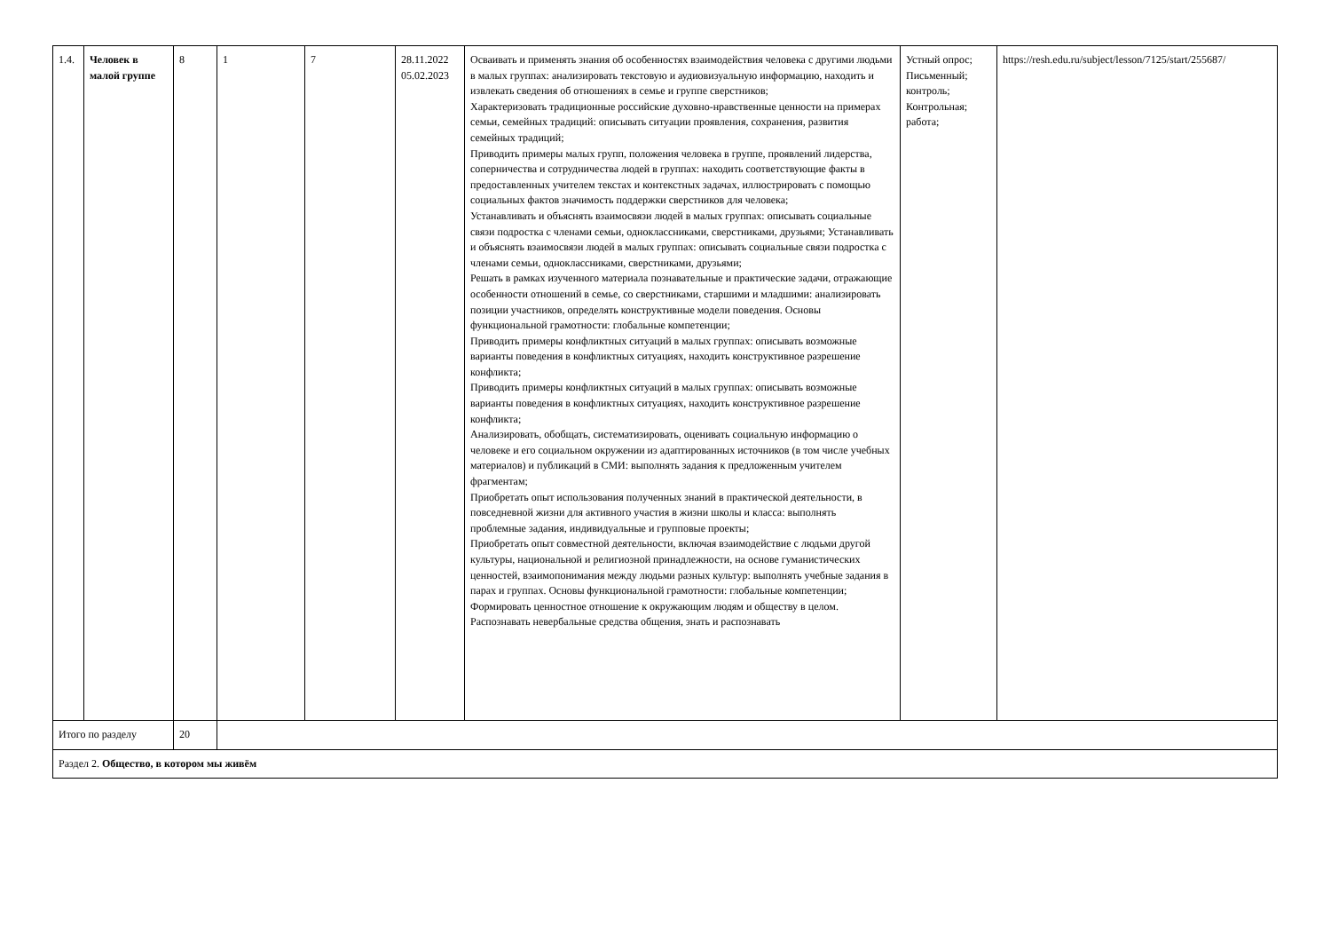| 1.4. | Человек в малой группе | 8 | 1 | 7 | 28.11.2022 05.02.2023 | Осваивать и применять знания об особенностях взаимодействия человека с другими людьми в малых группах: анализировать текстовую и аудиовизуальную информацию, находить и извлекать сведения об отношениях в семье и группе сверстников; Характеризовать традиционные российские духовно-нравственные ценности на примерах семьи, семейных традиций: описывать ситуации проявления, сохранения, развития семейных традиций; Приводить примеры малых групп, положения человека в группе, проявлений лидерства, соперничества и сотрудничества людей в группах: находить соответствующие факты в предоставленных учителем текстах и контекстных задачах, иллюстрировать с помощью социальных фактов значимость поддержки сверстников для человека; Устанавливать и объяснять взаимосвязи людей в малых группах: описывать социальные связи подростка с членами семьи, одноклассниками, сверстниками, друзьями; Устанавливать и объяснять взаимосвязи людей в малых группах: описывать социальные связи подростка с членами семьи, одноклассниками, сверстниками, друзьями; Решать в рамках изученного материала познавательные и практические задачи, отражающие особенности отношений в семье, со сверстниками, старшими и младшими: анализировать позиции участников, определять конструктивные модели поведения. Основы функциональной грамотности: глобальные компетенции; Приводить примеры конфликтных ситуаций в малых группах: описывать возможные варианты поведения в конфликтных ситуациях, находить конструктивное разрешение конфликта; Приводить примеры конфликтных ситуаций в малых группах: описывать возможные варианты поведения в конфликтных ситуациях, находить конструктивное разрешение конфликта; Анализировать, обобщать, систематизировать, оценивать социальную информацию о человеке и его социальном окружении из адаптированных источников (в том числе учебных материалов) и публикаций в СМИ: выполнять задания к предложенным учителем фрагментам; Приобретать опыт использования полученных знаний в практической деятельности, в повседневной жизни для активного участия в жизни школы и класса: выполнять проблемные задания, индивидуальные и групповые проекты; Приобретать опыт совместной деятельности, включая взаимодействие с людьми другой культуры, национальной и религиозной принадлежности, на основе гуманистических ценностей, взаимопонимания между людьми разных культур: выполнять учебные задания в парах и группах. Основы функциональной грамотности: глобальные компетенции; Формировать ценностное отношение к окружающим людям и обществу в целом. Распознавать невербальные средства общения, знать и распознавать | Устный опрос; Письменный; контроль; Контрольная; работа; | https://resh.edu.ru/subject/lesson/7125/start/255687/ |
| Итого по разделу | | 20 | | | | | | |
| Раздел 2. Общество, в котором мы живём | | | | | | | | |